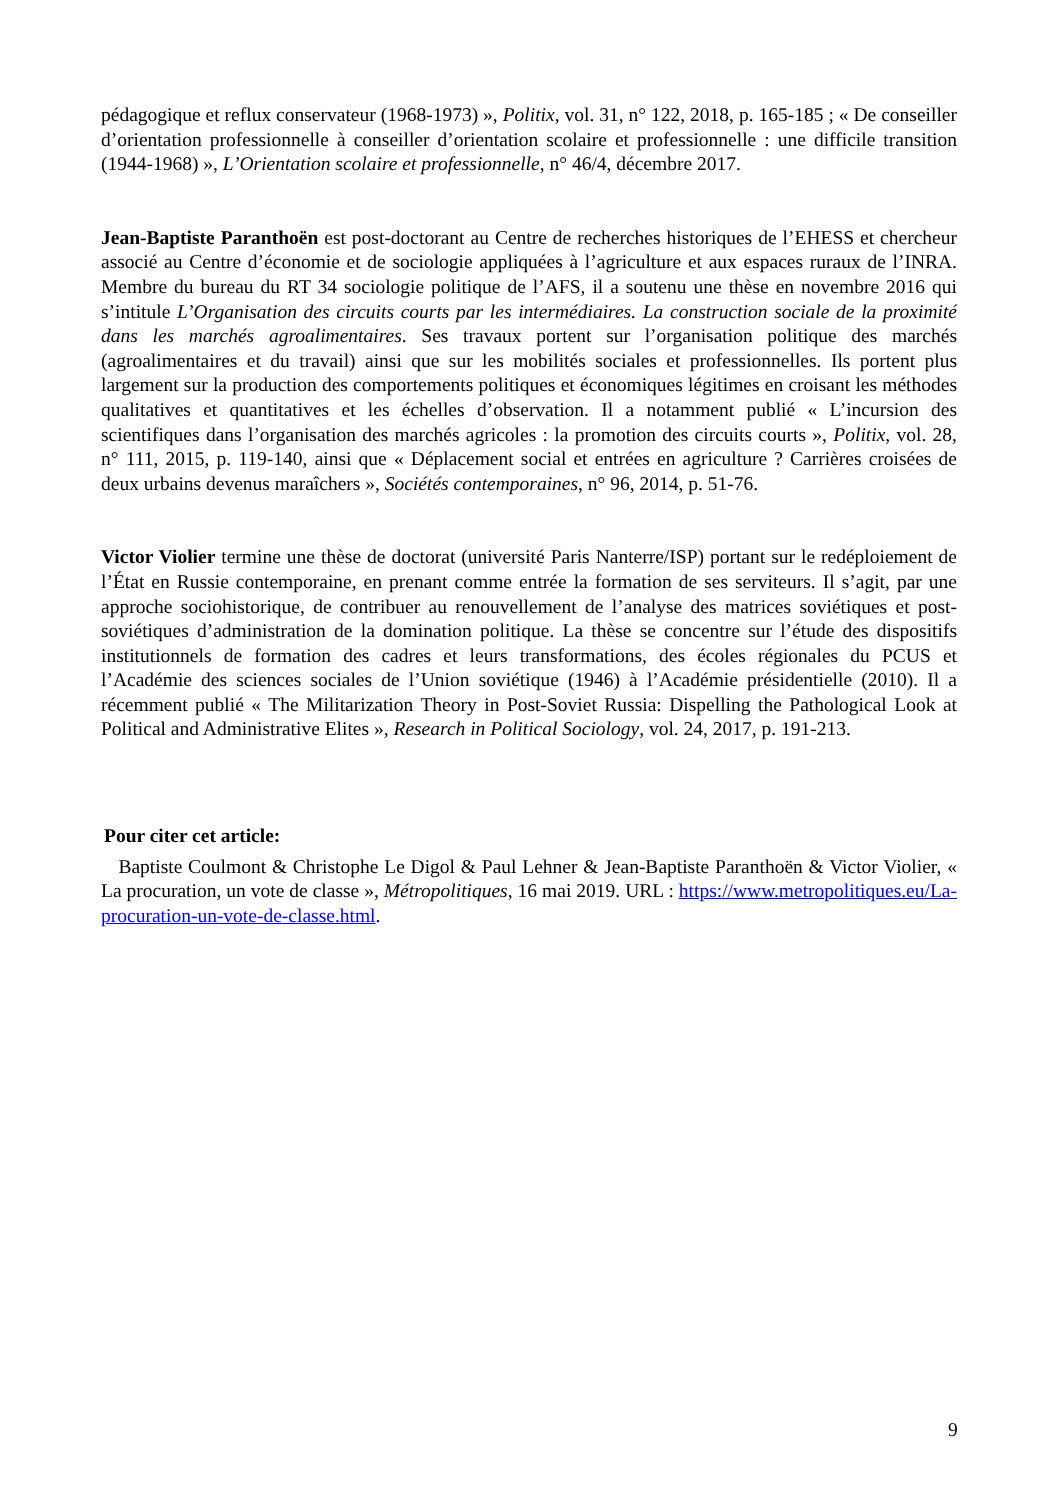pédagogique et reflux conservateur (1968-1973) », Politix, vol. 31, n° 122, 2018, p. 165-185 ; « De conseiller d’orientation professionnelle à conseiller d’orientation scolaire et professionnelle : une difficile transition (1944-1968) », L’Orientation scolaire et professionnelle, n° 46/4, décembre 2017.
Jean-Baptiste Paranthoën est post-doctorant au Centre de recherches historiques de l’EHESS et chercheur associé au Centre d’économie et de sociologie appliquées à l’agriculture et aux espaces ruraux de l’INRA. Membre du bureau du RT 34 sociologie politique de l’AFS, il a soutenu une thèse en novembre 2016 qui s’intitule L’Organisation des circuits courts par les intermédiaires. La construction sociale de la proximité dans les marchés agroalimentaires. Ses travaux portent sur l’organisation politique des marchés (agroalimentaires et du travail) ainsi que sur les mobilités sociales et professionnelles. Ils portent plus largement sur la production des comportements politiques et économiques légitimes en croisant les méthodes qualitatives et quantitatives et les échelles d’observation. Il a notamment publié « L’incursion des scientifiques dans l’organisation des marchés agricoles : la promotion des circuits courts », Politix, vol. 28, n° 111, 2015, p. 119-140, ainsi que « Déplacement social et entrées en agriculture ? Carrières croisées de deux urbains devenus maraîchers », Sociétés contemporaines, n° 96, 2014, p. 51-76.
Victor Violier termine une thèse de doctorat (université Paris Nanterre/ISP) portant sur le redéploiement de l’État en Russie contemporaine, en prenant comme entrée la formation de ses serviteurs. Il s’agit, par une approche sociohistorique, de contribuer au renouvellement de l’analyse des matrices soviétiques et post-soviétiques d’administration de la domination politique. La thèse se concentre sur l’étude des dispositifs institutionnels de formation des cadres et leurs transformations, des écoles régionales du PCUS et l’Académie des sciences sociales de l’Union soviétique (1946) à l’Académie présidentielle (2010). Il a récemment publié « The Militarization Theory in Post-Soviet Russia: Dispelling the Pathological Look at Political and Administrative Elites », Research in Political Sociology, vol. 24, 2017, p. 191-213.
Pour citer cet article:
Baptiste Coulmont & Christophe Le Digol & Paul Lehner & Jean-Baptiste Paranthoën & Victor Violier, « La procuration, un vote de classe », Métropolitiques, 16 mai 2019. URL : https://www.metropolitiques.eu/La-procuration-un-vote-de-classe.html.
9